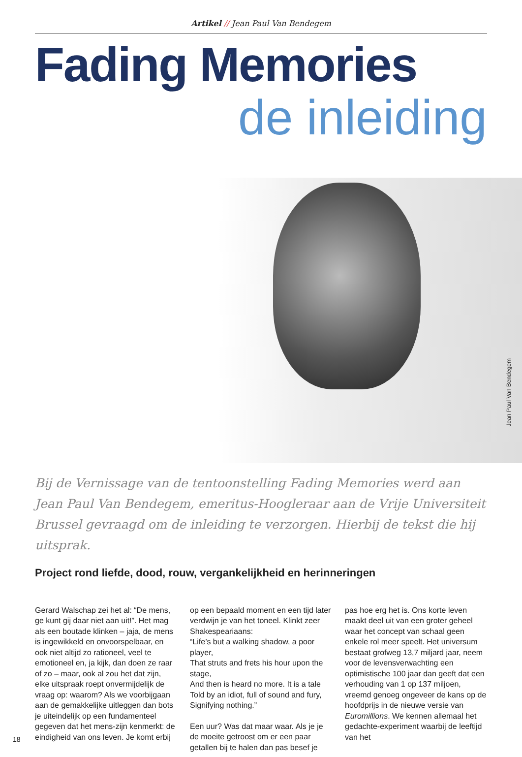Artikel // Jean Paul Van Bendegem
Fading Memories
de inleiding
Jean Paul Van Bendegem
Bij de Vernissage van de tentoonstelling Fading Memories werd aan Jean Paul Van Bendegem, emeritus-Hoogleraar aan de Vrije Universiteit Brussel gevraagd om de inleiding te verzorgen. Hierbij de tekst die hij uitsprak.
Project rond liefde, dood, rouw, vergankelijkheid en herinneringen
Gerard Walschap zei het al: “De mens, ge kunt gij daar niet aan uit!”. Het mag als een boutade klinken – jaja, de mens is ingewikkeld en onvoorspelbaar, en ook niet altijd zo rationeel, veel te emotioneel en, ja kijk, dan doen ze raar of zo – maar, ook al zou het dat zijn, elke uitspraak roept onvermijdelijk de vraag op: waarom? Als we voorbijgaan aan de gemakkelijke uitleggen dan bots je uiteindelijk op een fundamenteel gegeven dat het mens-zijn kenmerkt: de eindigheid van ons leven. Je komt erbij op een bepaald moment en een tijd later verdwijn je van het toneel. Klinkt zeer Shakespeariaans:
“Life’s but a walking shadow, a poor player,
That struts and frets his hour upon the stage,
And then is heard no more. It is a tale
Told by an idiot, full of sound and fury,
Signifying nothing.”
Een uur? Was dat maar waar. Als je je de moeite getroost om er een paar getallen bij te halen dan pas besef je pas hoe erg het is. Ons korte leven maakt deel uit van een groter geheel waar het concept van schaal geen enkele rol meer speelt. Het universum bestaat grofweg 13,7 miljard jaar, neem voor de levensverwachting een optimistische 100 jaar dan geeft dat een verhouding van 1 op 137 miljoen, vreemd genoeg ongeveer de kans op de hoofdprijs in de nieuwe versie van Euromillions. We kennen allemaal het gedachte-experiment waarbij de leeftijd van het
18